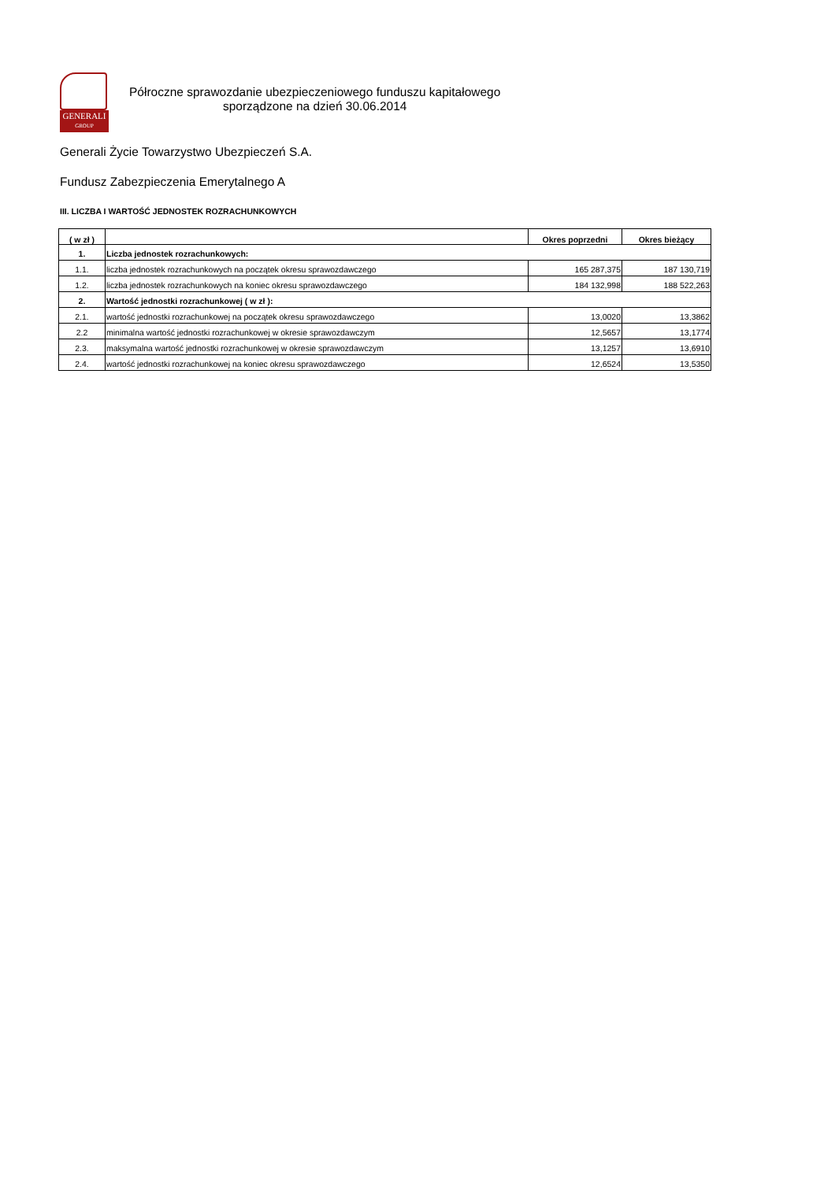GENERALI
GROUP
Półroczne sprawozdanie ubezpieczeniowego funduszu kapitałowego
sporządzone na dzień 30.06.2014
Generali Życie Towarzystwo Ubezpieczeń S.A.
Fundusz Zabezpieczenia Emerytalnego A
III. LICZBA I WARTOŚĆ JEDNOSTEK ROZRACHUNKOWYCH
| ( w zł ) | | Okres poprzedni | Okres bieżący |
| --- | --- | --- | --- |
| 1. | Liczba jednostek rozrachunkowych: | | |
| 1.1. | liczba jednostek rozrachunkowych na początek okresu sprawozdawczego | 165 287,375 | 187 130,719 |
| 1.2. | liczba jednostek rozrachunkowych na koniec okresu sprawozdawczego | 184 132,998 | 188 522,263 |
| 2. | Wartość jednostki rozrachunkowej ( w zł ): | | |
| 2.1. | wartość jednostki rozrachunkowej na początek okresu sprawozdawczego | 13,0020 | 13,3862 |
| 2.2 | minimalna wartość jednostki rozrachunkowej w okresie sprawozdawczym | 12,5657 | 13,1774 |
| 2.3. | maksymalna wartość jednostki rozrachunkowej w okresie sprawozdawczym | 13,1257 | 13,6910 |
| 2.4. | wartość jednostki rozrachunkowej na koniec okresu sprawozdawczego | 12,6524 | 13,5350 |